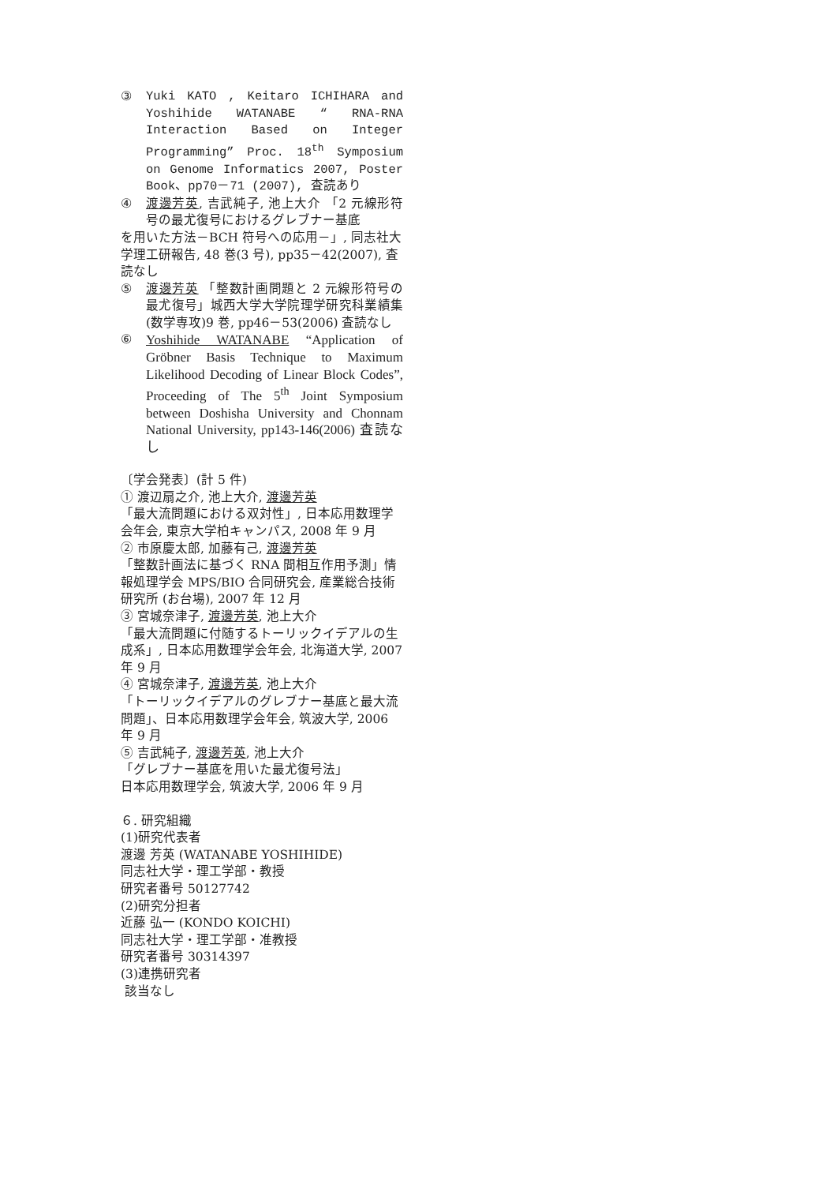③ Yuki KATO , Keitaro ICHIHARA and Yoshihide WATANABE “ RNA-RNA Interaction Based on Integer Programming” Proc. 18<sup>th</sup> Symposium on Genome Informatics 2007, Poster Book、pp70－71 (2007), 査読あり
④ 渡邊芳英, 吉武純子, 池上大介 「2 元線形符号の最尤復号におけるグレブナー基底
を用いた方法－BCH 符号への応用－」, 同志社大学理工研報告, 48 巻(3 号), pp35－42(2007), 査読なし
⑤ 渡邊芳英 「整数計画問題と 2 元線形符号の最尤復号」城西大学大学院理学研究科業績集(数学専攻)9 巻, pp46－53(2006) 査読なし
⑥ Yoshihide WATANABE “Application of Gröbner Basis Technique to Maximum Likelihood Decoding of Linear Block Codes”, Proceeding of The 5<sup>th</sup> Joint Symposium between Doshisha University and Chonnam National University, pp143-146(2006) 査読なし
〔学会発表〕(計 5 件)
① 渡辺扇之介, 池上大介, 渡邊芳英
「最大流問題における双対性」, 日本応用数理学会年会, 東京大学柏キャンパス, 2008 年 9 月
② 市原慶太郎, 加藤有己, 渡邊芳英
「整数計画法に基づく RNA 間相互作用予測」情報処理学会 MPS/BIO 合同研究会, 産業総合技術研究所 (お台場), 2007 年 12 月
③ 宮城奈津子, 渡邊芳英, 池上大介
「最大流問題に付随するトーリックイデアルの生成系」, 日本応用数理学会年会, 北海道大学, 2007 年 9 月
④ 宮城奈津子, 渡邊芳英, 池上大介
「トーリックイデアルのグレブナー基底と最大流問題」、日本応用数理学会年会, 筑波大学, 2006 年 9 月
⑤ 吉武純子, 渡邊芳英, 池上大介
「グレブナー基底を用いた最尤復号法」
日本応用数理学会, 筑波大学, 2006 年 9 月
６. 研究組織
(1)研究代表者
渡邊 芳英 (WATANABE YOSHIHIDE)
同志社大学・理工学部・教授
研究者番号 50127742
(2)研究分担者
近藤 弘一 (KONDO KOICHI)
同志社大学・理工学部・准教授
研究者番号 30314397
(3)連携研究者
該当なし